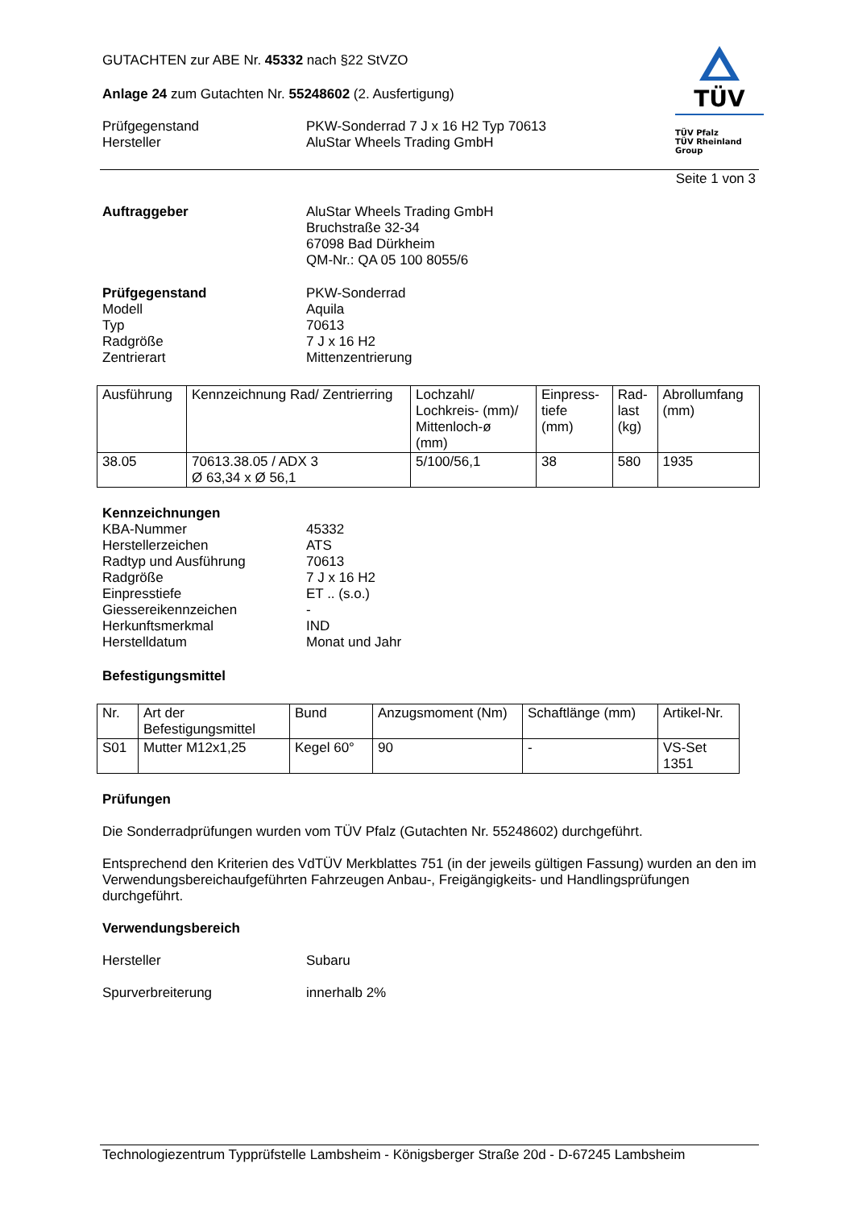GUTACHTEN zur ABE Nr. 45332 nach §22 StVZO
Anlage 24 zum Gutachten Nr. 55248602 (2. Ausfertigung)
Prüfgegenstand PKW-Sonderrad 7 J x 16 H2 Typ 70613
Hersteller AluStar Wheels Trading GmbH
TÜV
TÜV Pfalz
TÜV Rheinland Group
Seite 1 von 3
Auftraggeber AluStar Wheels Trading GmbH
Bruchstraße 32-34
67098 Bad Dürkheim
QM-Nr.: QA 05 100 8055/6
Prüfgegenstand PKW-Sonderrad
Modell Aquila
Typ 70613
Radgröße 7 J x 16 H2
Zentrierart Mittenzentrierung
| Ausführung | Kennzeichnung Rad/ Zentrierring | Lochzahl/ Lochkreis- (mm)/ Mittenloch-ø (mm) | Einpress- tiefe (mm) | Rad- last (kg) | Abrollumfang (mm) |
| 38.05 | 70613.38.05 / ADX 3 Ø 63,34 x Ø 56,1 | 5/100/56,1 | 38 | 580 | 1935 |
Kennzeichnungen
KBA-Nummer 45332
Herstellerzeichen ATS
Radtyp und Ausführung 70613
Radgröße 7 J x 16 H2
Einpresstiefe ET .. (s.o.)
Giessereikennzeichen -
Herkunftsmerkmal IND
Herstelldatum Monat und Jahr
Befestigungsmittel
| Nr. | Art der Befestigungsmittel | Bund | Anzugsmoment (Nm) | Schaftlänge (mm) | Artikel-Nr. |
| S01 | Mutter M12x1,25 | Kegel 60° | 90 | - | VS-Set 1351 |
Prüfungen
Die Sonderradprüfungen wurden vom TÜV Pfalz (Gutachten Nr. 55248602) durchgeführt.
Entsprechend den Kriterien des VdTÜV Merkblattes 751 (in der jeweils gültigen Fassung) wurden an den im Verwendungsbereichaufgeführten Fahrzeugen Anbau-, Freigängigkeits- und Handlingsprüfungen durchgeführt.
Verwendungsbereich
Hersteller Subaru
Spurverbreiterung innerhalb 2%
Technologiezentrum Typprüfstelle Lambsheim - Königsberger Straße 20d - D-67245 Lambsheim